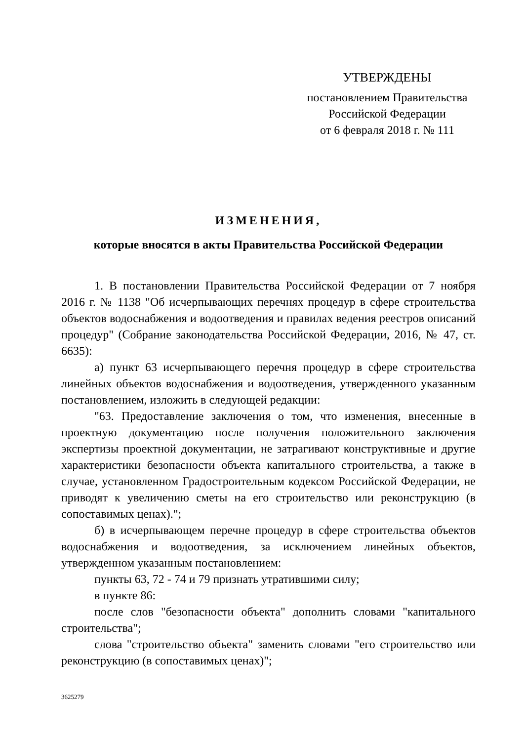УТВЕРЖДЕНЫ
постановлением Правительства
Российской Федерации
от 6 февраля 2018 г. № 111
ИЗМЕНЕНИЯ,
которые вносятся в акты Правительства Российской Федерации
1. В постановлении Правительства Российской Федерации от 7 ноября 2016 г. № 1138 "Об исчерпывающих перечнях процедур в сфере строительства объектов водоснабжения и водоотведения и правилах ведения реестров описаний процедур" (Собрание законодательства Российской Федерации, 2016, № 47, ст. 6635):
а) пункт 63 исчерпывающего перечня процедур в сфере строительства линейных объектов водоснабжения и водоотведения, утвержденного указанным постановлением, изложить в следующей редакции:
"63. Предоставление заключения о том, что изменения, внесенные в проектную документацию после получения положительного заключения экспертизы проектной документации, не затрагивают конструктивные и другие характеристики безопасности объекта капитального строительства, а также в случае, установленном Градостроительным кодексом Российской Федерации, не приводят к увеличению сметы на его строительство или реконструкцию (в сопоставимых ценах).";
б) в исчерпывающем перечне процедур в сфере строительства объектов водоснабжения и водоотведения, за исключением линейных объектов, утвержденном указанным постановлением:
пункты 63, 72 - 74 и 79 признать утратившими силу;
в пункте 86:
после слов "безопасности объекта" дополнить словами "капитального строительства";
слова "строительство объекта" заменить словами "его строительство или реконструкцию (в сопоставимых ценах)";
3625279